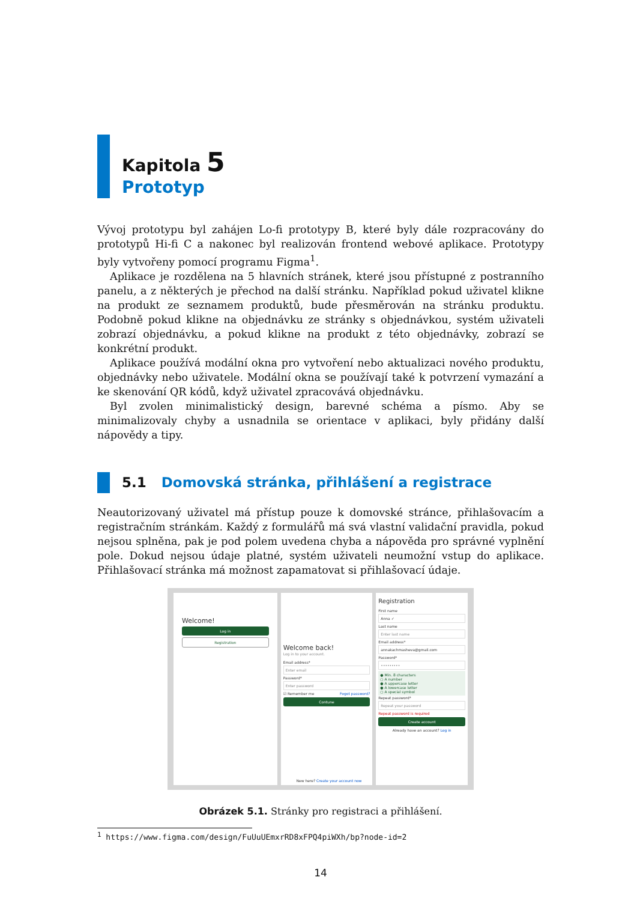Kapitola 5
Prototyp
Vývoj prototypu byl zahájen Lo-fi prototypy B, které byly dále rozpracovány do prototypů Hi-fi C a nakonec byl realizován frontend webové aplikace. Prototypy byly vytvořeny pomocí programu Figma<sup>1</sup>.
Aplikace je rozdělena na 5 hlavních stránek, které jsou přístupné z postranního panelu, a z některých je přechod na další stránku. Například pokud uživatel klikne na produkt ze seznamem produktů, bude přesměrován na stránku produktu. Podobně pokud klikne na objednávku ze stránky s objednávkou, systém uživateli zobrazí objednávku, a pokud klikne na produkt z této objednávky, zobrazí se konkrétní produkt.
Aplikace používá modální okna pro vytvoření nebo aktualizaci nového produktu, objednávky nebo uživatele. Modální okna se používají také k potvrzení vymazání a ke skenování QR kódů, když uživatel zpracovává objednávku.
Byl zvolen minimalistický design, barevné schéma a písmo. Aby se minimalizovaly chyby a usnadnila se orientace v aplikaci, byly přidány další nápovědy a tipy.
5.1 Domovská stránka, přihlášení a registrace
Neautorizovaný uživatel má přístup pouze k domovské stránce, přihlašovacím a registračním stránkám. Každý z formulářů má svá vlastní validační pravidla, pokud nejsou splněna, pak je pod polem uvedena chyba a nápověda pro správné vyplnění pole. Dokud nejsou údaje platné, systém uživateli neumožní vstup do aplikace. Přihlašovací stránka má možnost zapamatovat si přihlašovací údaje.
Welcome!
Log in
Registration
Welcome back!
Log in to your account.
Email address*
Enter email
Password*
Enter password
☑ Remember me Fogot password?
Contune
New here? Create your account now
Registration
First name
Anna ✓
Last name
Enter last name
Email address*
annakachmasheva@gmail.com
Password*
•••••••••
● Min. 8 characters
○ A number
● A uppercase letter
● A lowercase letter
○ A special symbol
Repeat password*
Repeat your password
Repeat password is required
Create account
Already have an account? Log in
Obrázek 5.1. Stránky pro registraci a přihlášení.
<sup>1</sup> https://www.figma.com/design/FuUuUEmxrRD8xFPQ4piWXh/bp?node-id=2
14